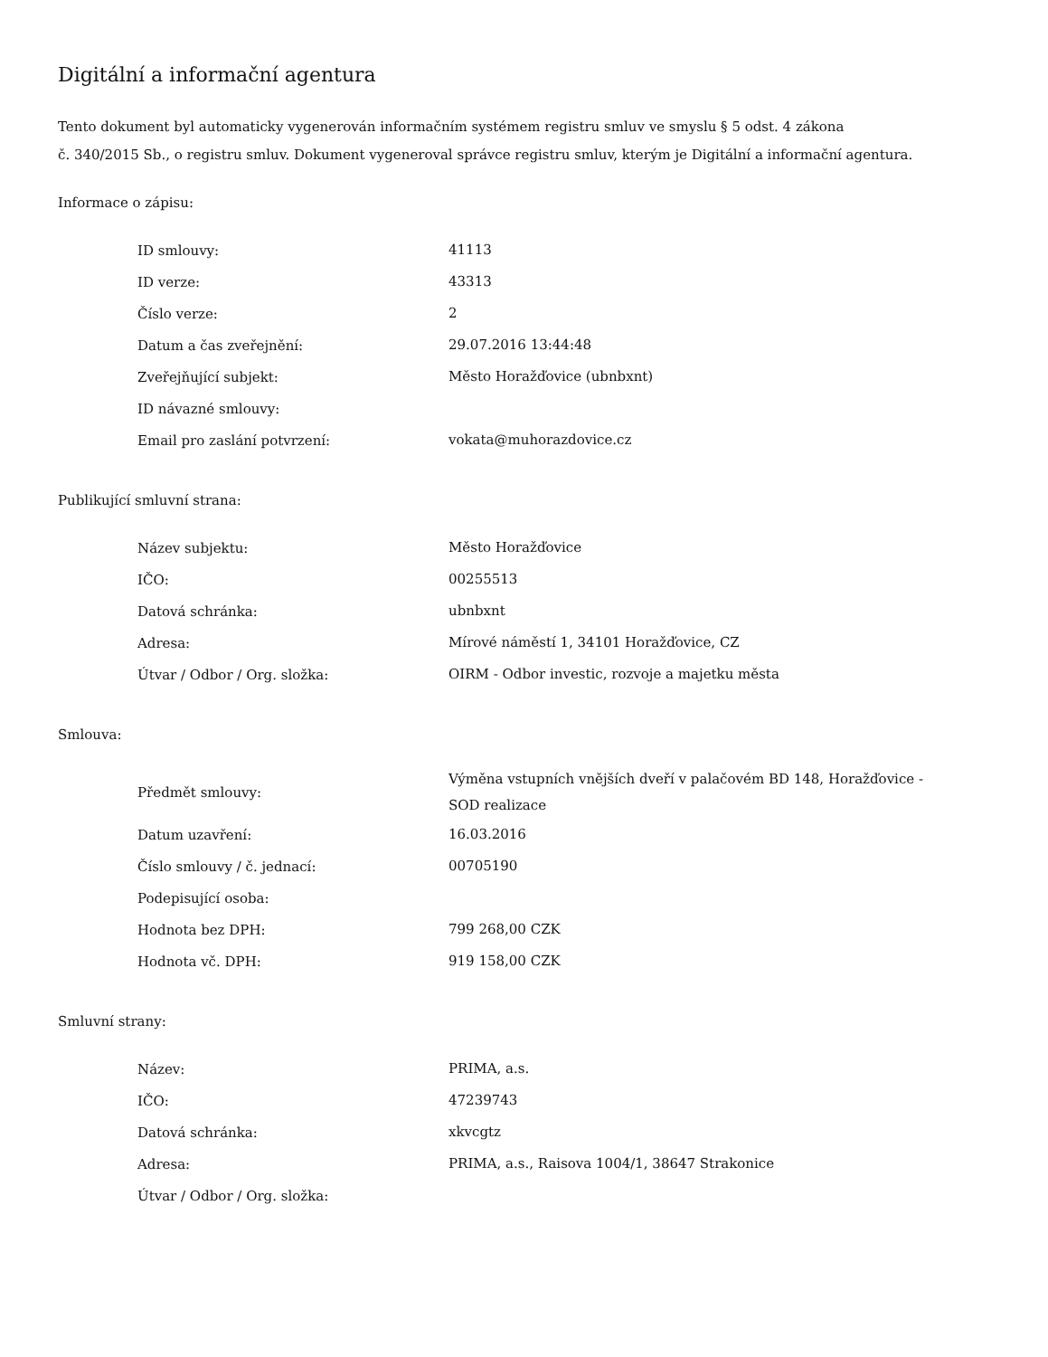Digitální a informační agentura
Tento dokument byl automaticky vygenerován informačním systémem registru smluv ve smyslu § 5 odst. 4 zákona
č. 340/2015 Sb., o registru smluv. Dokument vygeneroval správce registru smluv, kterým je Digitální a informační agentura.
Informace o zápisu:
| ID smlouvy: | 41113 |
| ID verze: | 43313 |
| Číslo verze: | 2 |
| Datum a čas zveřejnění: | 29.07.2016 13:44:48 |
| Zveřejňující subjekt: | Město Horažďovice (ubnbxnt) |
| ID návazné smlouvy: | |
| Email pro zaslání potvrzení: | vokata@muhorazdovice.cz |
Publikující smluvní strana:
| Název subjektu: | Město Horažďovice |
| IČO: | 00255513 |
| Datová schránka: | ubnbxnt |
| Adresa: | Mírové náměstí 1, 34101 Horažďovice, CZ |
| Útvar / Odbor / Org. složka: | OIRM - Odbor investic, rozvoje a majetku města |
Smlouva:
| Předmět smlouvy: | Výměna vstupních vnějších dveří v palačovém BD 148, Horažďovice - SOD realizace |
| Datum uzavření: | 16.03.2016 |
| Číslo smlouvy / č. jednací: | 00705190 |
| Podepisující osoba: | |
| Hodnota bez DPH: | 799 268,00 CZK |
| Hodnota vč. DPH: | 919 158,00 CZK |
Smluvní strany:
| Název: | PRIMA, a.s. |
| IČO: | 47239743 |
| Datová schránka: | xkvcgtz |
| Adresa: | PRIMA, a.s., Raisova 1004/1, 38647 Strakonice |
| Útvar / Odbor / Org. složka: | |